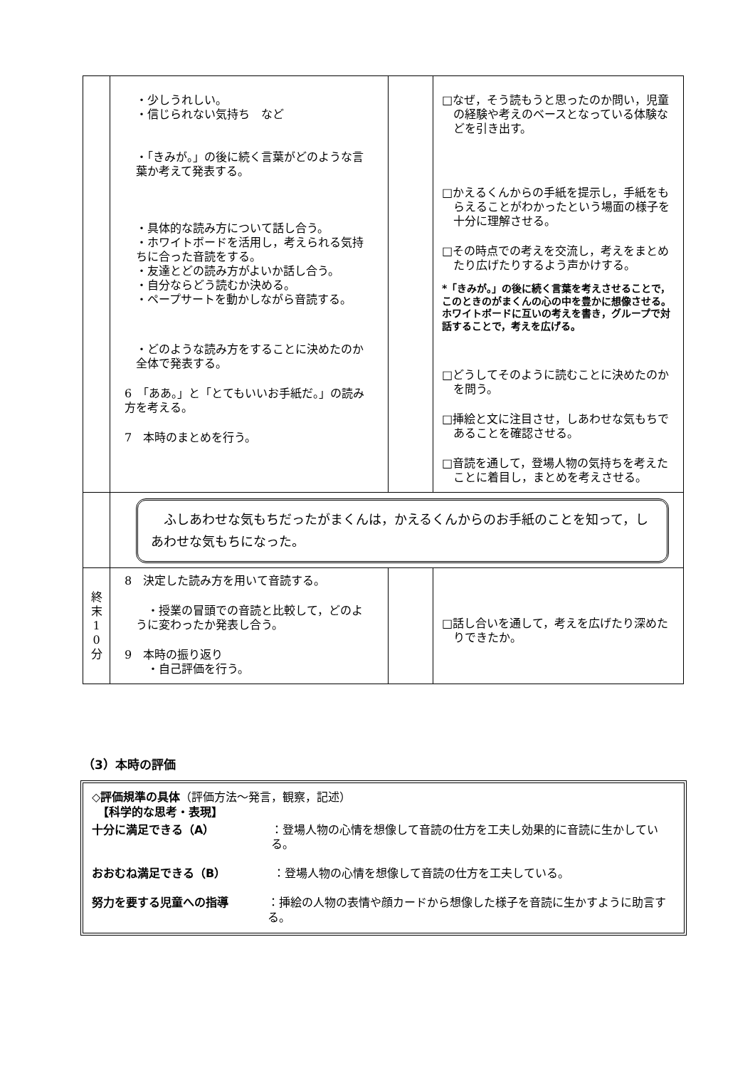| | ・少しうれしい。 ・信じられない気持ち など ・「きみが。」の後に続く言葉がどのような言葉か考えて発表する。 ・具体的な読み方について話し合う。 ・ホワイトボードを活用し，考えられる気持ちに合った音読をする。 ・友達とどの読み方がよいか話し合う。 ・自分ならどう読むか決める。 ・ペープサートを動かしながら音読する。 ・どのような読み方をすることに決めたのか全体で発表する。 6 「ああ。」と「とてもいいお手紙だ。」の読み方を考える。 7 本時のまとめを行う。 | | □なぜ，そう読もうと思ったのか問い，児童の経験や考えのベースとなっている体験などを引き出す。 □かえるくんからの手紙を提示し，手紙をもらえることがわかったという場面の様子を十分に理解させる。 □その時点での考えを交流し，考えをまとめたり広げたりするよう声かけする。 *「きみが。」の後に続く言葉を考えさせることで，このときのがまくんの心の中を豊かに想像させる。ホワイトボードに互いの考えを書き，グループで対話することで，考えを広げる。 □どうしてそのように読むことに決めたのかを問う。 □挿絵と文に注目させ，しあわせな気もちであることを確認させる。 □音読を通して，登場人物の気持ちを考えたことに着目し，まとめを考えさせる。 |
| | ふしあわせな気もちだったがまくんは，かえるくんからのお手紙のことを知って，しあわせな気もちになった。 | | |
| 終 末 1 0 分 | 8 決定した読み方を用いて音読する。 ・授業の冒頭での音読と比較して，どのように変わったか発表し合う。 9 本時の振り返り ・自己評価を行う。 | | □話し合いを通して，考えを広げたり深めたりできたか。 |
（3）本時の評価
◇評価規準の具体（評価方法～発言，観察，記述）
　【科学的な思考・表現】
十分に満足できる（A） ：登場人物の心情を想像して音読の仕方を工夫し効果的に音読に生かしている。
おおむね満足できる（B） ：登場人物の心情を想像して音読の仕方を工夫している。
努力を要する児童への指導 ：挿絵の人物の表情や顔カードから想像した様子を音読に生かすように助言する。